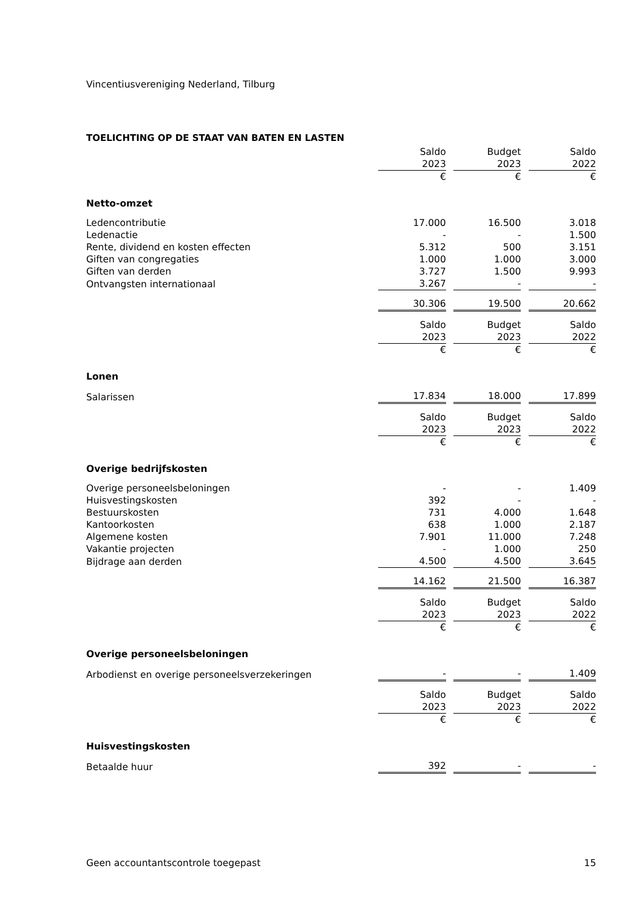Vincentiusvereniging Nederland, Tilburg
TOELICHTING OP DE STAAT VAN BATEN EN LASTEN
| | Saldo | | Budget | | Saldo |
| | 2023 | | 2023 | | 2022 |
| | € | | € | | € |
| Netto-omzet | | | | | |
| Ledencontributie | 17.000 | | 16.500 | | 3.018 |
| Ledenactie | - | | - | | 1.500 |
| Rente, dividend en kosten effecten | 5.312 | | 500 | | 3.151 |
| Giften van congregaties | 1.000 | | 1.000 | | 3.000 |
| Giften van derden | 3.727 | | 1.500 | | 9.993 |
| Ontvangsten internationaal | 3.267 | | - | | - |
| | 30.306 | | 19.500 | | 20.662 |
| | Saldo | | Budget | | Saldo |
| | 2023 | | 2023 | | 2022 |
| | € | | € | | € |
| Lonen | | | | | |
| Salarissen | 17.834 | | 18.000 | | 17.899 |
| | Saldo | | Budget | | Saldo |
| | 2023 | | 2023 | | 2022 |
| | € | | € | | € |
| Overige bedrijfskosten | | | | | |
| Overige personeelsbeloningen | - | | - | | 1.409 |
| Huisvestingskosten | 392 | | - | | - |
| Bestuurskosten | 731 | | 4.000 | | 1.648 |
| Kantoorkosten | 638 | | 1.000 | | 2.187 |
| Algemene kosten | 7.901 | | 11.000 | | 7.248 |
| Vakantie projecten | - | | 1.000 | | 250 |
| Bijdrage aan derden | 4.500 | | 4.500 | | 3.645 |
| | 14.162 | | 21.500 | | 16.387 |
| | Saldo | | Budget | | Saldo |
| | 2023 | | 2023 | | 2022 |
| | € | | € | | € |
| Overige personeelsbeloningen | | | | | |
| Arbodienst en overige personeelsverzekeringen | - | | - | | 1.409 |
| | Saldo | | Budget | | Saldo |
| | 2023 | | 2023 | | 2022 |
| | € | | € | | € |
| Huisvestingskosten | | | | | |
| Betaalde huur | 392 | | - | | - |
Geen accountantscontrole toegepast 15